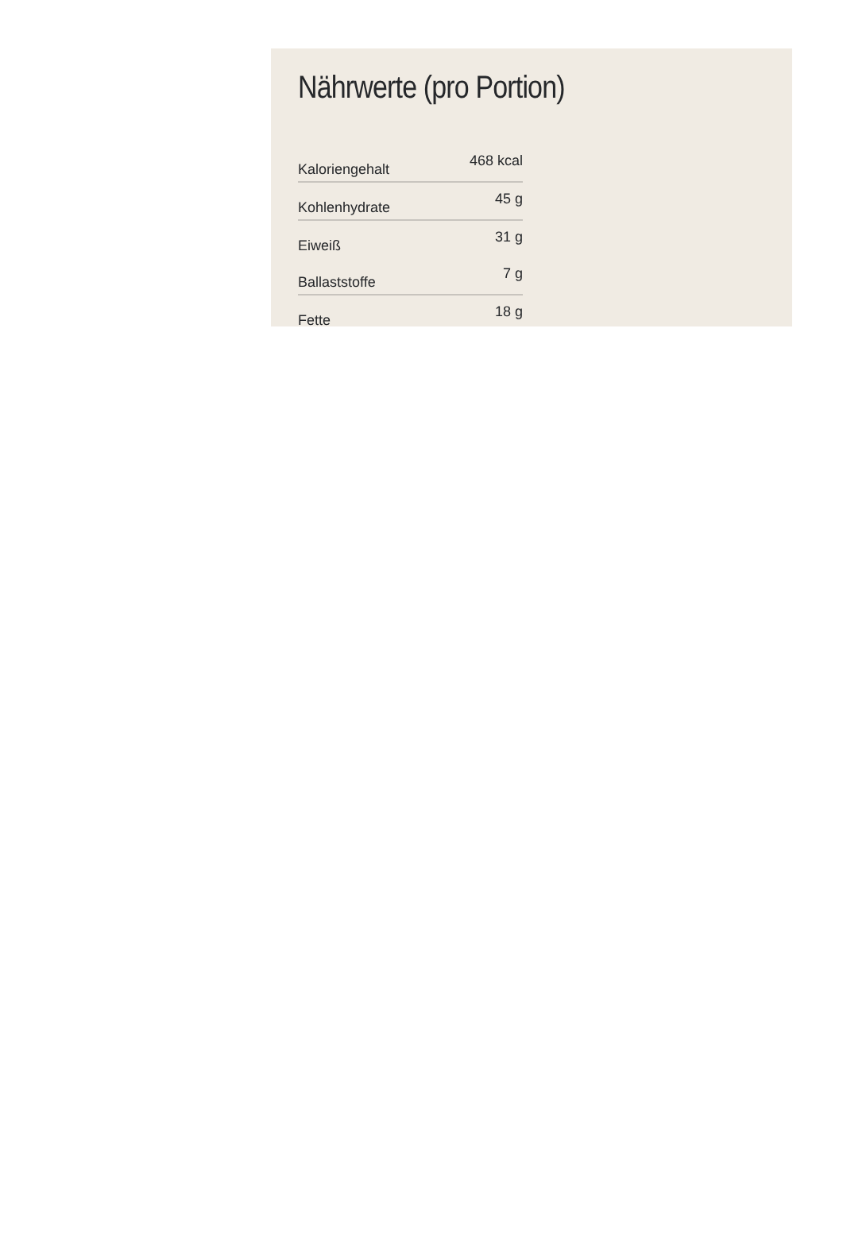Nährwerte (pro Portion)
| Kaloriengehalt | 468 kcal |
| Kohlenhydrate | 45 g |
| Eiweiß | 31 g |
| Ballaststoffe | 7 g |
| Fette | 18 g |